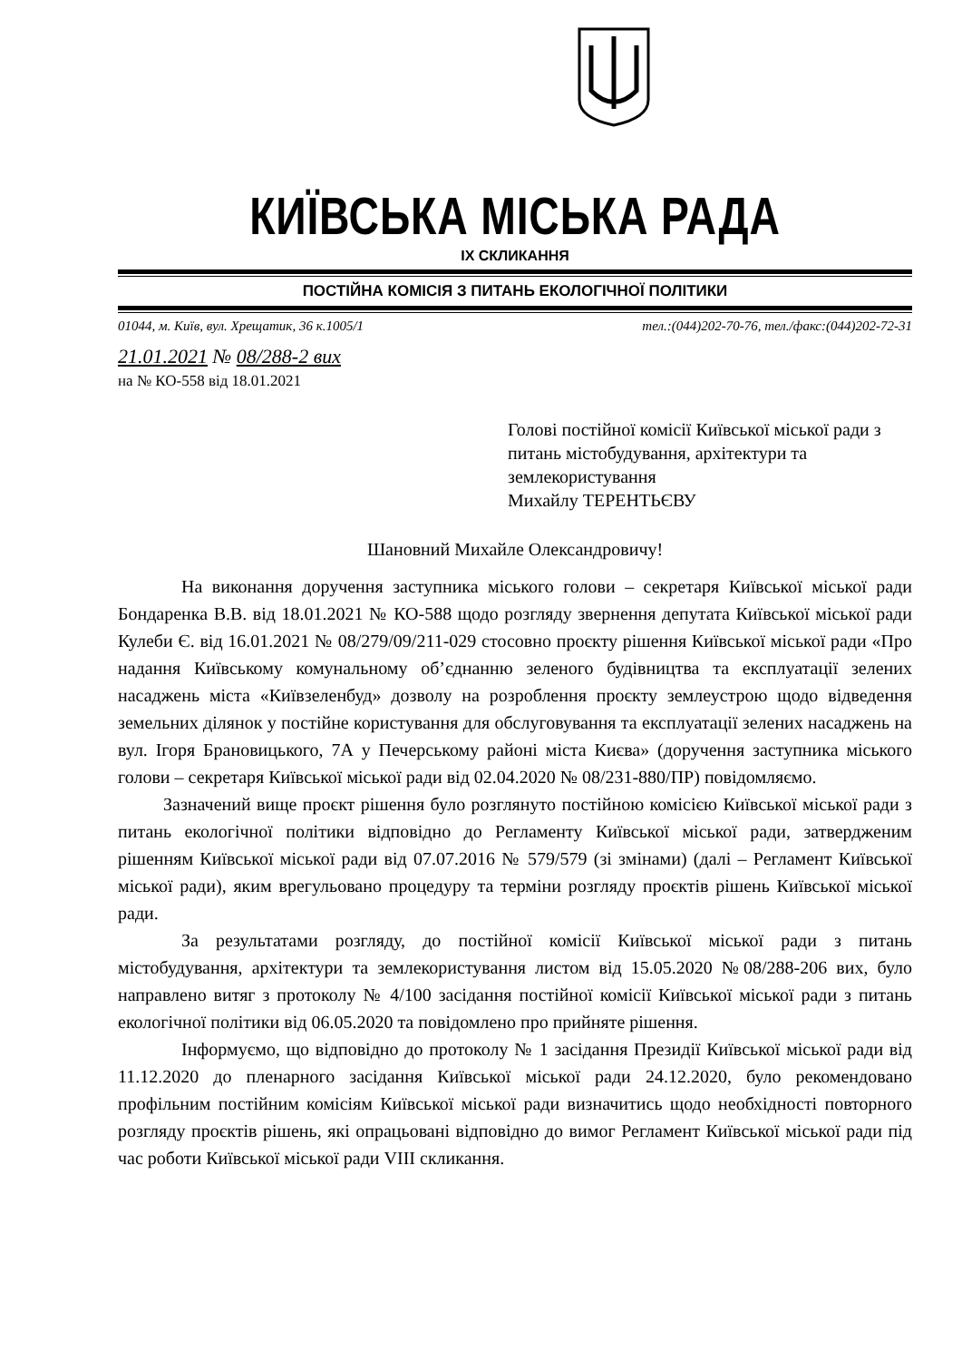КИЇВСЬКА МІСЬКА РАДА
IX СКЛИКАННЯ
ПОСТІЙНА КОМІСІЯ З ПИТАНЬ ЕКОЛОГІЧНОЇ ПОЛІТИКИ
01044, м. Київ, вул. Хрещатик, 36 к.1005/1 тел.:(044)202-70-76, тел./факс:(044)202-72-31
21.01.2021 № 08/288-2 вих
на № КО-558 від 18.01.2021
Голові постійної комісії Київської міської ради з питань містобудування, архітектури та землекористування
Михайлу ТЕРЕНТЬЄВУ
Шановний Михайле Олександровичу!
На виконання доручення заступника міського голови – секретаря Київської міської ради Бондаренка В.В. від 18.01.2021 № КО-588 щодо розгляду звернення депутата Київської міської ради Кулеби Є. від 16.01.2021 № 08/279/09/211-029 стосовно проєкту рішення Київської міської ради «Про надання Київському комунальному об’єднанню зеленого будівництва та експлуатації зелених насаджень міста «Київзеленбуд» дозволу на розроблення проєкту землеустрою щодо відведення земельних ділянок у постійне користування для обслуговування та експлуатації зелених насаджень на вул. Ігоря Брановицького, 7А у Печерському районі міста Києва» (доручення заступника міського голови – секретаря Київської міської ради від 02.04.2020 № 08/231-880/ПР) повідомляємо.
Зазначений вище проєкт рішення було розглянуто постійною комісією Київської міської ради з питань екологічної політики відповідно до Регламенту Київської міської ради, затвердженим рішенням Київської міської ради від 07.07.2016 № 579/579 (зі змінами) (далі – Регламент Київської міської ради), яким врегульовано процедуру та терміни розгляду проєктів рішень Київської міської ради.
За результатами розгляду, до постійної комісії Київської міської ради з питань містобудування, архітектури та землекористування листом від 15.05.2020 №08/288-206 вих, було направлено витяг з протоколу № 4/100 засідання постійної комісії Київської міської ради з питань екологічної політики від 06.05.2020 та повідомлено про прийняте рішення.
Інформуємо, що відповідно до протоколу № 1 засідання Президії Київської міської ради від 11.12.2020 до пленарного засідання Київської міської ради 24.12.2020, було рекомендовано профільним постійним комісіям Київської міської ради визначитись щодо необхідності повторного розгляду проєктів рішень, які опрацьовані відповідно до вимог Регламент Київської міської ради під час роботи Київської міської ради VIII скликання.